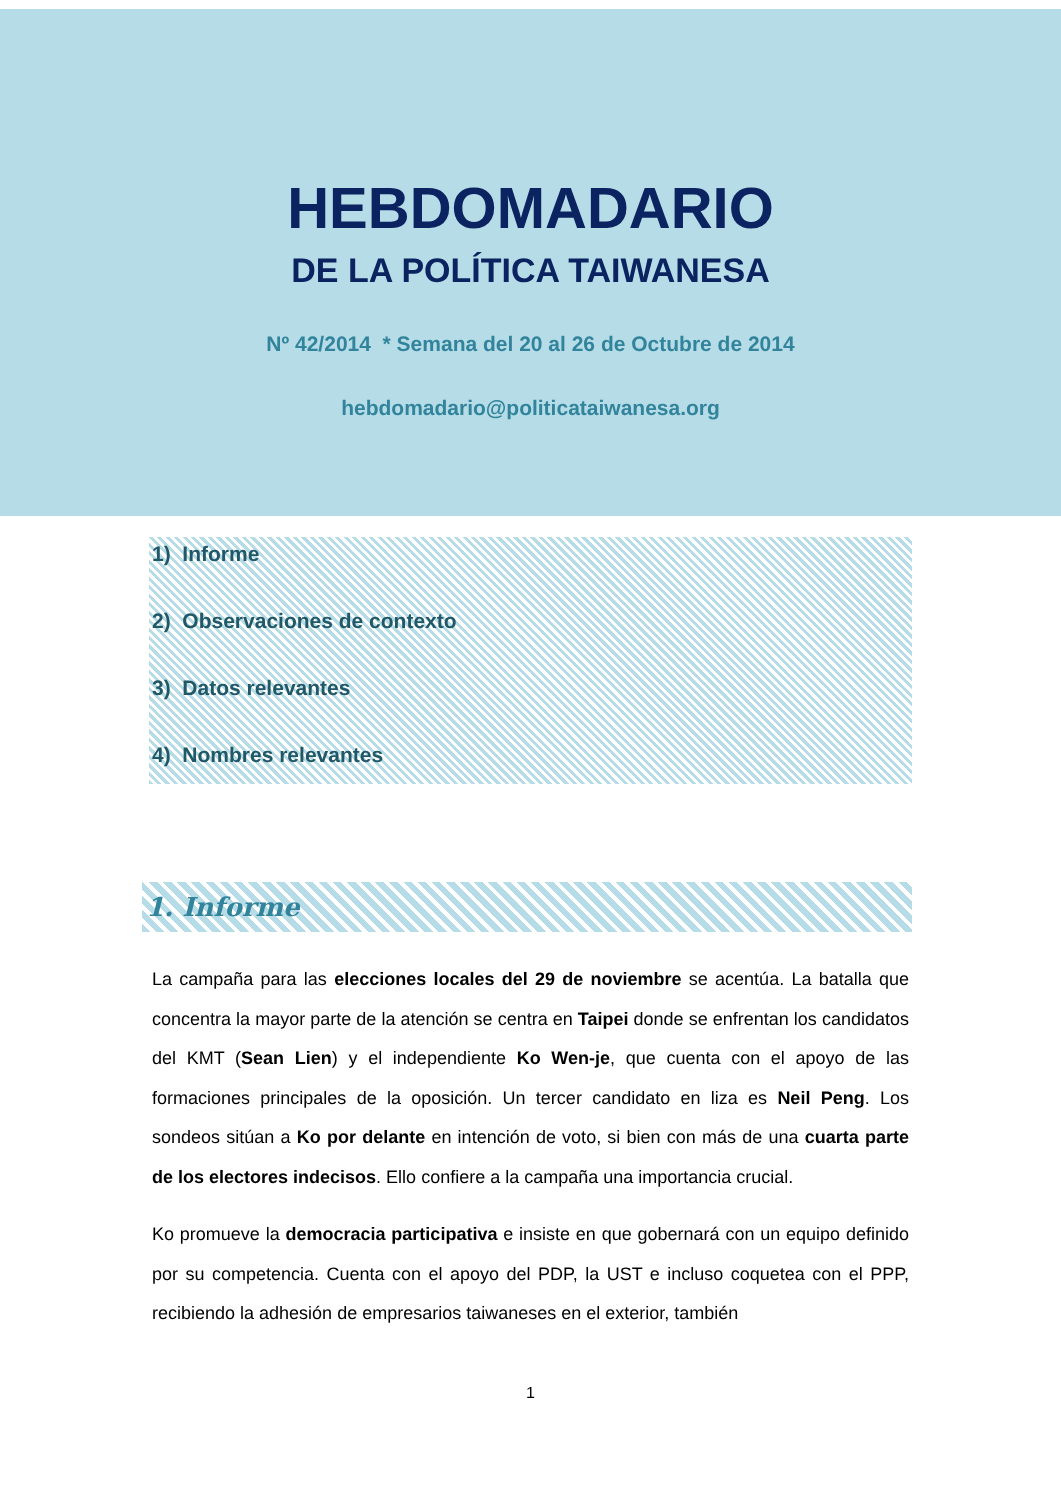HEBDOMADARIO
DE LA POLÍTICA TAIWANESA
Nº 42/2014 * Semana del 20 al 26 de Octubre de 2014
hebdomadario@politicataiwanesa.org
1) Informe
2) Observaciones de contexto
3) Datos relevantes
4) Nombres relevantes
1. Informe
La campaña para las elecciones locales del 29 de noviembre se acentúa. La batalla que concentra la mayor parte de la atención se centra en Taipei donde se enfrentan los candidatos del KMT (Sean Lien) y el independiente Ko Wen-je, que cuenta con el apoyo de las formaciones principales de la oposición. Un tercer candidato en liza es Neil Peng. Los sondeos sitúan a Ko por delante en intención de voto, si bien con más de una cuarta parte de los electores indecisos. Ello confiere a la campaña una importancia crucial.
Ko promueve la democracia participativa e insiste en que gobernará con un equipo definido por su competencia. Cuenta con el apoyo del PDP, la UST e incluso coquetea con el PPP, recibiendo la adhesión de empresarios taiwaneses en el exterior, también
1